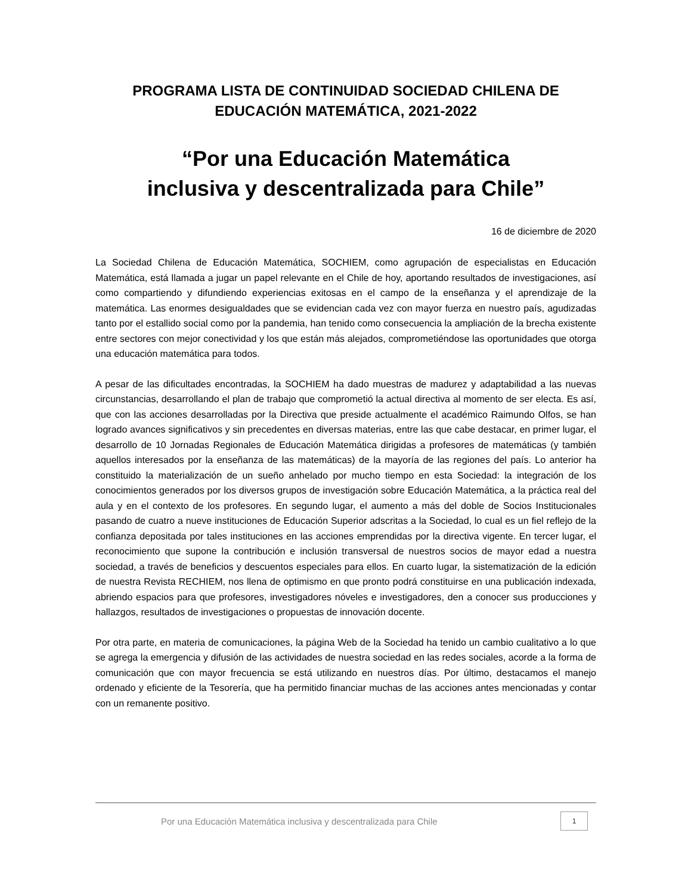PROGRAMA LISTA DE CONTINUIDAD SOCIEDAD CHILENA DE
EDUCACIÓN MATEMÁTICA, 2021-2022
“Por una Educación Matemática
inclusiva y descentralizada para Chile”
16 de diciembre de 2020
La Sociedad Chilena de Educación Matemática, SOCHIEM, como agrupación de especialistas en Educación Matemática, está llamada a jugar un papel relevante en el Chile de hoy, aportando resultados de investigaciones, así como compartiendo y difundiendo experiencias exitosas en el campo de la enseñanza y el aprendizaje de la matemática. Las enormes desigualdades que se evidencian cada vez con mayor fuerza en nuestro país, agudizadas tanto por el estallido social como por la pandemia, han tenido como consecuencia la ampliación de la brecha existente entre sectores con mejor conectividad y los que están más alejados, comprometiéndose las oportunidades que otorga una educación matemática para todos.
A pesar de las dificultades encontradas, la SOCHIEM ha dado muestras de madurez y adaptabilidad a las nuevas circunstancias, desarrollando el plan de trabajo que comprometió la actual directiva al momento de ser electa. Es así, que con las acciones desarrolladas por la Directiva que preside actualmente el académico Raimundo Olfos, se han logrado avances significativos y sin precedentes en diversas materias, entre las que cabe destacar, en primer lugar, el desarrollo de 10 Jornadas Regionales de Educación Matemática dirigidas a profesores de matemáticas (y también aquellos interesados por la enseñanza de las matemáticas) de la mayoría de las regiones del país. Lo anterior ha constituido la materialización de un sueño anhelado por mucho tiempo en esta Sociedad: la integración de los conocimientos generados por los diversos grupos de investigación sobre Educación Matemática, a la práctica real del aula y en el contexto de los profesores. En segundo lugar, el aumento a más del doble de Socios Institucionales pasando de cuatro a nueve instituciones de Educación Superior adscritas a la Sociedad, lo cual es un fiel reflejo de la confianza depositada por tales instituciones en las acciones emprendidas por la directiva vigente. En tercer lugar, el reconocimiento que supone la contribución e inclusión transversal de nuestros socios de mayor edad a nuestra sociedad, a través de beneficios y descuentos especiales para ellos. En cuarto lugar, la sistematización de la edición de nuestra Revista RECHIEM, nos llena de optimismo en que pronto podrá constituirse en una publicación indexada, abriendo espacios para que profesores, investigadores nóveles e investigadores, den a conocer sus producciones y hallazgos, resultados de investigaciones o propuestas de innovación docente.
Por otra parte, en materia de comunicaciones, la página Web de la Sociedad ha tenido un cambio cualitativo a lo que se agrega la emergencia y difusión de las actividades de nuestra sociedad en las redes sociales, acorde a la forma de comunicación que con mayor frecuencia se está utilizando en nuestros días. Por último, destacamos el manejo ordenado y eficiente de la Tesorería, que ha permitido financiar muchas de las acciones antes mencionadas y contar con un remanente positivo.
Por una Educación Matemática inclusiva y descentralizada para Chile 1